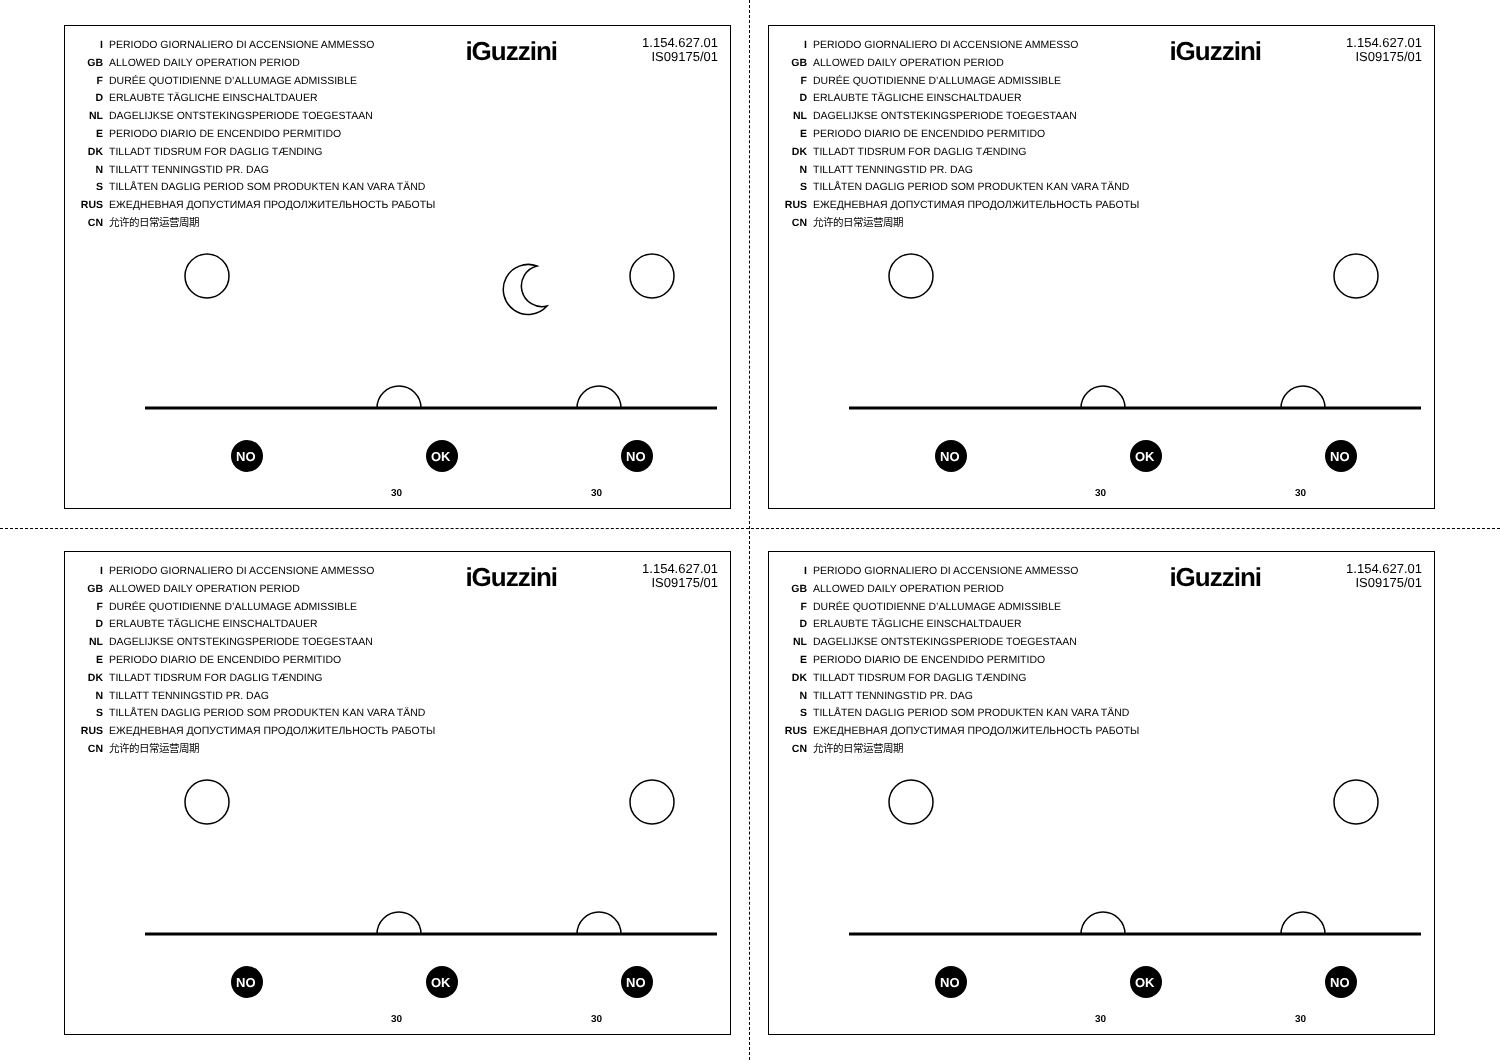I PERIODO GIORNALIERO DI ACCENSIONE AMMESSO
GB ALLOWED DAILY OPERATION PERIOD
F DURÉE QUOTIDIENNE D’ALLUMAGE ADMISSIBLE
D ERLAUBTE TÄGLICHE EINSCHALTDAUER
NL DAGELIJKSE ONTSTEKINGSPERIODE TOEGESTAAN
E PERIODO DIARIO DE ENCENDIDO PERMITIDO
DK TILLADT TIDSRUM FOR DAGLIG TÆNDING
N TILLATT TENNINGSTID PR. DAG
S TILLÅTEN DAGLIG PERIOD SOM PRODUKTEN KAN VARA TÄND
RUS ЕЖЕДНЕВНАЯ ДОПУСТИМАЯ ПРОДОЛЖИТЕЛЬНОСТЬ РАБОТЫ
CN 允许的日常运营周期
iGuzzini
1.154.627.01
IS09175/01
NO
OK
NO
30
30
I PERIODO GIORNALIERO DI ACCENSIONE AMMESSO
GB ALLOWED DAILY OPERATION PERIOD
F DURÉE QUOTIDIENNE D’ALLUMAGE ADMISSIBLE
D ERLAUBTE TÄGLICHE EINSCHALTDAUER
NL DAGELIJKSE ONTSTEKINGSPERIODE TOEGESTAAN
E PERIODO DIARIO DE ENCENDIDO PERMITIDO
DK TILLADT TIDSRUM FOR DAGLIG TÆNDING
N TILLATT TENNINGSTID PR. DAG
S TILLÅTEN DAGLIG PERIOD SOM PRODUKTEN KAN VARA TÄND
RUS ЕЖЕДНЕВНАЯ ДОПУСТИМАЯ ПРОДОЛЖИТЕЛЬНОСТЬ РАБОТЫ
CN 允许的日常运营周期
iGuzzini
1.154.627.01
IS09175/01
NO
OK
NO
30
30
I PERIODO GIORNALIERO DI ACCENSIONE AMMESSO
GB ALLOWED DAILY OPERATION PERIOD
F DURÉE QUOTIDIENNE D’ALLUMAGE ADMISSIBLE
D ERLAUBTE TÄGLICHE EINSCHALTDAUER
NL DAGELIJKSE ONTSTEKINGSPERIODE TOEGESTAAN
E PERIODO DIARIO DE ENCENDIDO PERMITIDO
DK TILLADT TIDSRUM FOR DAGLIG TÆNDING
N TILLATT TENNINGSTID PR. DAG
S TILLÅTEN DAGLIG PERIOD SOM PRODUKTEN KAN VARA TÄND
RUS ЕЖЕДНЕВНАЯ ДОПУСТИМАЯ ПРОДОЛЖИТЕЛЬНОСТЬ РАБОТЫ
CN 允许的日常运营周期
iGuzzini
1.154.627.01
IS09175/01
NO
OK
NO
30
30
I PERIODO GIORNALIERO DI ACCENSIONE AMMESSO
GB ALLOWED DAILY OPERATION PERIOD
F DURÉE QUOTIDIENNE D’ALLUMAGE ADMISSIBLE
D ERLAUBTE TÄGLICHE EINSCHALTDAUER
NL DAGELIJKSE ONTSTEKINGSPERIODE TOEGESTAAN
E PERIODO DIARIO DE ENCENDIDO PERMITIDO
DK TILLADT TIDSRUM FOR DAGLIG TÆNDING
N TILLATT TENNINGSTID PR. DAG
S TILLÅTEN DAGLIG PERIOD SOM PRODUKTEN KAN VARA TÄND
RUS ЕЖЕДНЕВНАЯ ДОПУСТИМАЯ ПРОДОЛЖИТЕЛЬНОСТЬ РАБОТЫ
CN 允许的日常运营周期
iGuzzini
1.154.627.01
IS09175/01
NO
OK
NO
30
30